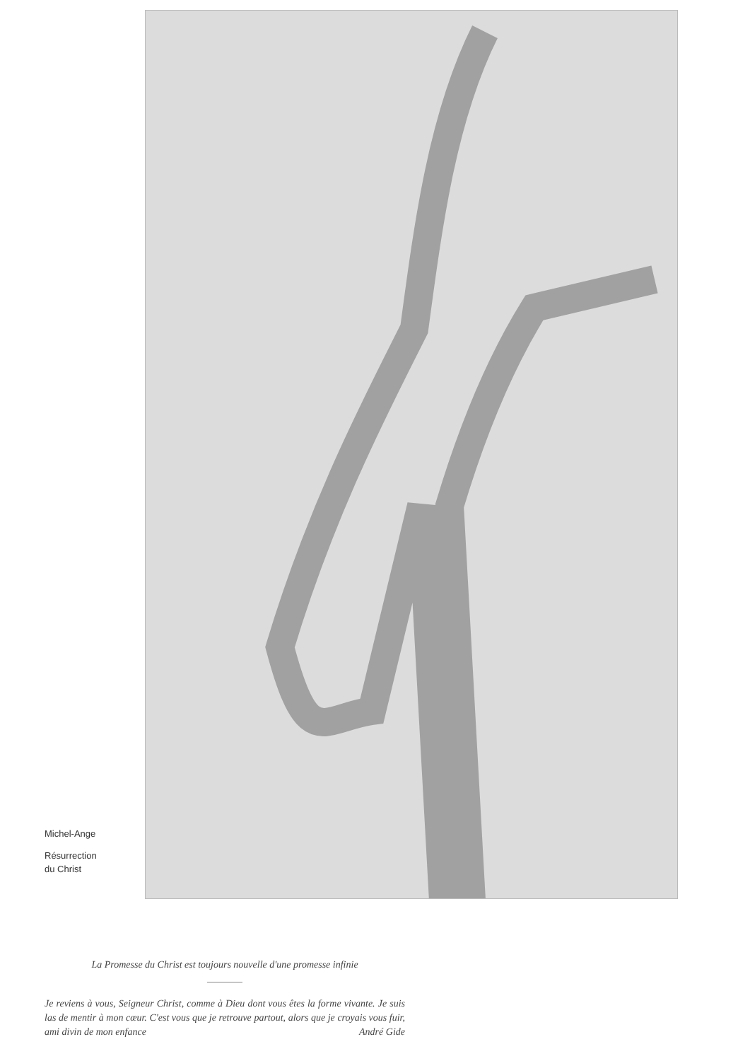Michel-Ange
Résurrection
du Christ
La Promesse du Christ est toujours nouvelle d'une promesse infinie
Je reviens à vous, Seigneur Christ, comme à Dieu dont vous êtes la forme vivante. Je suis las de mentir à mon cœur. C'est vous que je retrouve partout, alors que je croyais vous fuir, ami divin de mon enfance André Gide